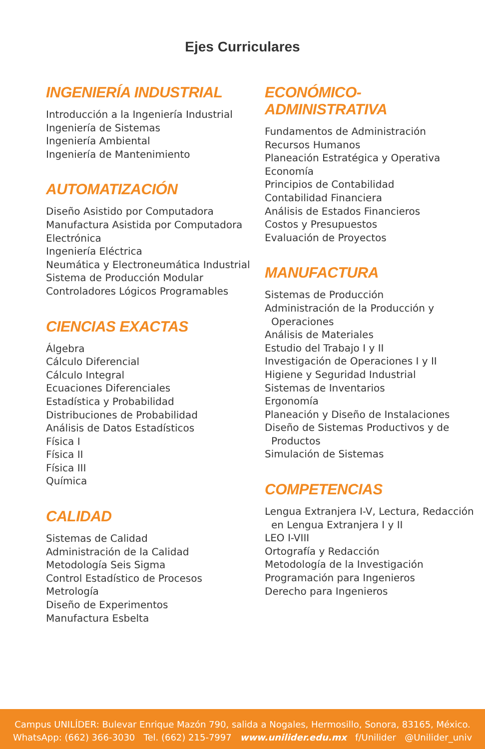Ejes Curriculares
INGENIERÍA INDUSTRIAL
Introducción a la Ingeniería Industrial
Ingeniería de Sistemas
Ingeniería Ambiental
Ingeniería de Mantenimiento
AUTOMATIZACIÓN
Diseño Asistido por Computadora
Manufactura Asistida por Computadora
Electrónica
Ingeniería Eléctrica
Neumática y Electroneumática Industrial
Sistema de Producción Modular
Controladores Lógicos Programables
CIENCIAS EXACTAS
Álgebra
Cálculo Diferencial
Cálculo Integral
Ecuaciones Diferenciales
Estadística y Probabilidad
Distribuciones de Probabilidad
Análisis de Datos Estadísticos
Física I
Física II
Física III
Química
CALIDAD
Sistemas de Calidad
Administración de la Calidad
Metodología Seis Sigma
Control Estadístico de Procesos
Metrología
Diseño de Experimentos
Manufactura Esbelta
ECONÓMICO-ADMINISTRATIVA
Fundamentos de Administración
Recursos Humanos
Planeación Estratégica y Operativa
Economía
Principios de Contabilidad
Contabilidad Financiera
Análisis de Estados Financieros
Costos y Presupuestos
Evaluación de Proyectos
MANUFACTURA
Sistemas de Producción
Administración de la Producción y Operaciones
Análisis de Materiales
Estudio del Trabajo I y II
Investigación de Operaciones I y II
Higiene y Seguridad Industrial
Sistemas de Inventarios
Ergonomía
Planeación y Diseño de Instalaciones
Diseño de Sistemas Productivos y de Productos
Simulación de Sistemas
COMPETENCIAS
Lengua Extranjera I-V, Lectura, Redacción en Lengua Extranjera I y II
LEO I-VIII
Ortografía y Redacción
Metodología de la Investigación
Programación para Ingenieros
Derecho para Ingenieros
Campus UNILÍDER: Bulevar Enrique Mazón 790, salida a Nogales, Hermosillo, Sonora, 83165, México.
WhatsApp: (662) 366-3030 Tel. (662) 215-7997 www.unilider.edu.mx f/Unilider @Unilider_univ